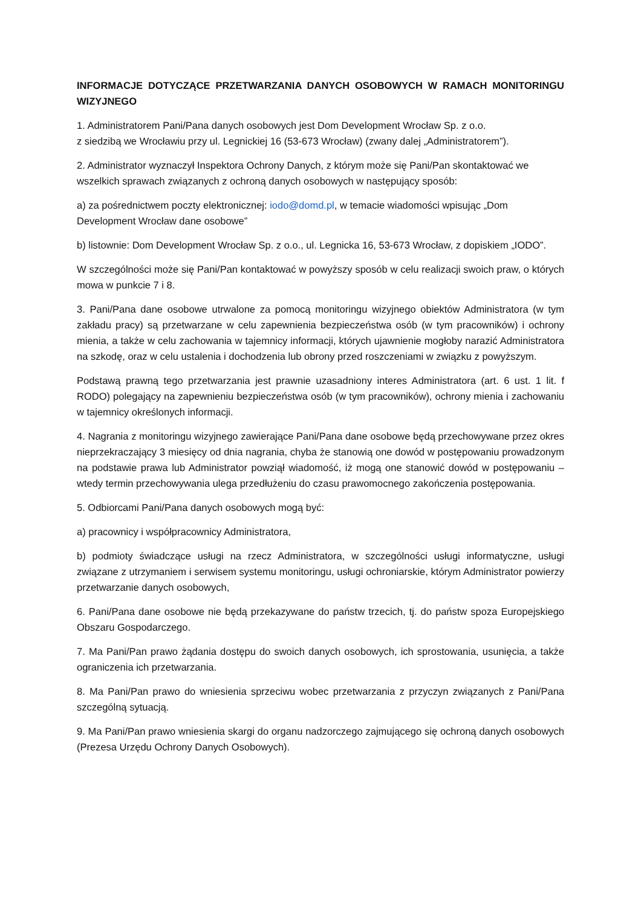INFORMACJE DOTYCZĄCE PRZETWARZANIA DANYCH OSOBOWYCH W RAMACH MONITORINGU WIZYJNEGO
1. Administratorem Pani/Pana danych osobowych jest Dom Development Wrocław Sp. z o.o.
z siedzibą we Wrocławiu przy ul. Legnickiej 16 (53-673 Wrocław) (zwany dalej „Administratorem”).
2. Administrator wyznaczył Inspektora Ochrony Danych, z którym może się Pani/Pan skontaktować we wszelkich sprawach związanych z ochroną danych osobowych w następujący sposób:
a) za pośrednictwem poczty elektronicznej: iodo@domd.pl, w temacie wiadomości wpisując „Dom Development Wrocław dane osobowe”
b) listownie: Dom Development Wrocław Sp. z o.o., ul. Legnicka 16, 53-673 Wrocław, z dopiskiem „IODO”.
W szczególności może się Pani/Pan kontaktować w powyższy sposób w celu realizacji swoich praw, o których mowa w punkcie 7 i 8.
3. Pani/Pana dane osobowe utrwalone za pomocą monitoringu wizyjnego obiektów Administratora (w tym zakładu pracy) są przetwarzane w celu zapewnienia bezpieczeństwa osób (w tym pracowników) i ochrony mienia, a także w celu zachowania w tajemnicy informacji, których ujawnienie mogłoby narazić Administratora na szkodę, oraz w celu ustalenia i dochodzenia lub obrony przed roszczeniami w związku z powyższym.
Podstawą prawną tego przetwarzania jest prawnie uzasadniony interes Administratora (art. 6 ust. 1 lit. f RODO) polegający na zapewnieniu bezpieczeństwa osób (w tym pracowników), ochrony mienia i zachowaniu w tajemnicy określonych informacji.
4. Nagrania z monitoringu wizyjnego zawierające Pani/Pana dane osobowe będą przechowywane przez okres nieprzekraczający 3 miesięcy od dnia nagrania, chyba że stanowią one dowód w postępowaniu prowadzonym na podstawie prawa lub Administrator powziął wiadomość, iż mogą one stanowić dowód w postępowaniu – wtedy termin przechowywania ulega przedłużeniu do czasu prawomocnego zakończenia postępowania.
5. Odbiorcami Pani/Pana danych osobowych mogą być:
a) pracownicy i współpracownicy Administratora,
b) podmioty świadczące usługi na rzecz Administratora, w szczególności usługi informatyczne, usługi związane z utrzymaniem i serwisem systemu monitoringu, usługi ochroniarskie, którym Administrator powierzy przetwarzanie danych osobowych,
6. Pani/Pana dane osobowe nie będą przekazywane do państw trzecich, tj. do państw spoza Europejskiego Obszaru Gospodarczego.
7. Ma Pani/Pan prawo żądania dostępu do swoich danych osobowych, ich sprostowania, usunięcia, a także ograniczenia ich przetwarzania.
8. Ma Pani/Pan prawo do wniesienia sprzeciwu wobec przetwarzania z przyczyn związanych z Pani/Pana szczególną sytuacją.
9. Ma Pani/Pan prawo wniesienia skargi do organu nadzorczego zajmującego się ochroną danych osobowych (Prezesa Urzędu Ochrony Danych Osobowych).